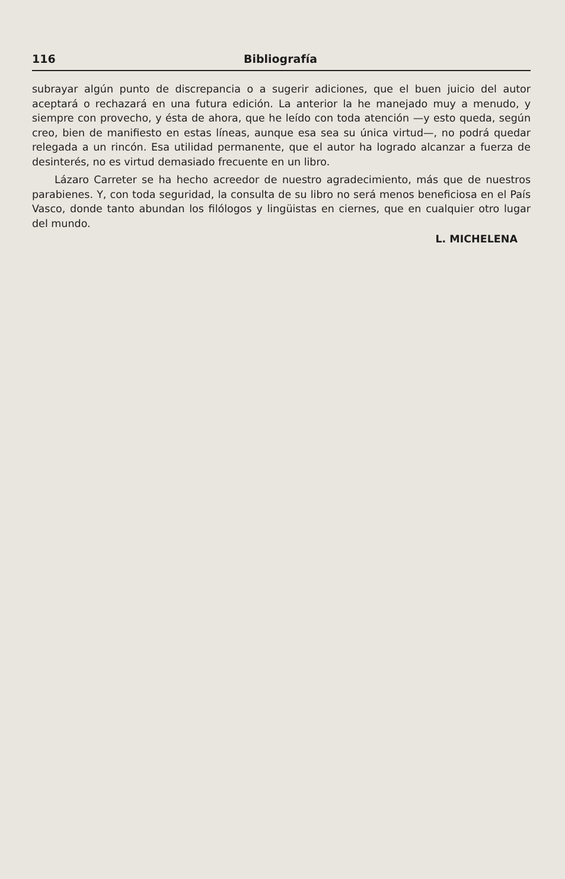116 Bibliografía
subrayar algún punto de discrepancia o a sugerir adiciones, que el buen juicio del autor aceptará o rechazará en una futura edición. La anterior la he manejado muy a menudo, y siempre con provecho, y ésta de ahora, que he leído con toda atención —y esto queda, según creo, bien de manifiesto en estas líneas, aunque esa sea su única virtud—, no podrá quedar relegada a un rincón. Esa utilidad permanente, que el autor ha logrado alcanzar a fuerza de desinterés, no es virtud demasiado frecuente en un libro.
Lázaro Carreter se ha hecho acreedor de nuestro agradecimiento, más que de nuestros parabienes. Y, con toda seguridad, la consulta de su libro no será menos beneficiosa en el País Vasco, donde tanto abundan los filólogos y lingüistas en ciernes, que en cualquier otro lugar del mundo.
L. MICHELENA